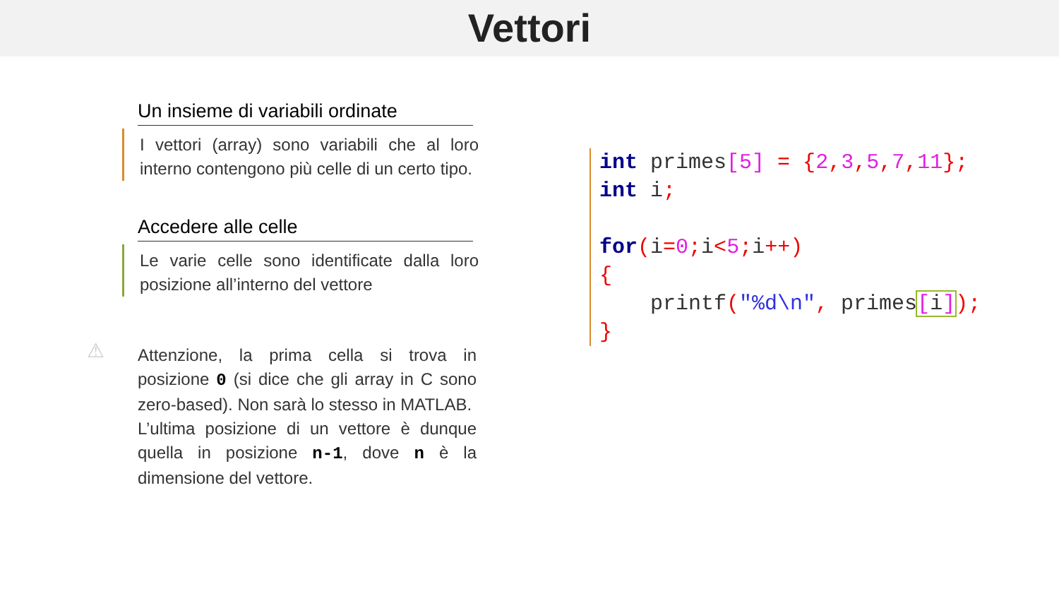Vettori
Un insieme di variabili ordinate
I vettori (array) sono variabili che al loro interno contengono più celle di un certo tipo.
Accedere alle celle
Le varie celle sono identificate dalla loro posizione all’interno del vettore
⚠ Attenzione, la prima cella si trova in posizione 0 (si dice che gli array in C sono zero-based). Non sarà lo stesso in MATLAB.
L’ultima posizione di un vettore è dunque quella in posizione n-1, dove n è la dimensione del vettore.
int primes[5] = {2, 3, 5, 7, 11};
int i;

for(i=0; i<5; i++)
{
    printf("%d\n", primes[i]);
}